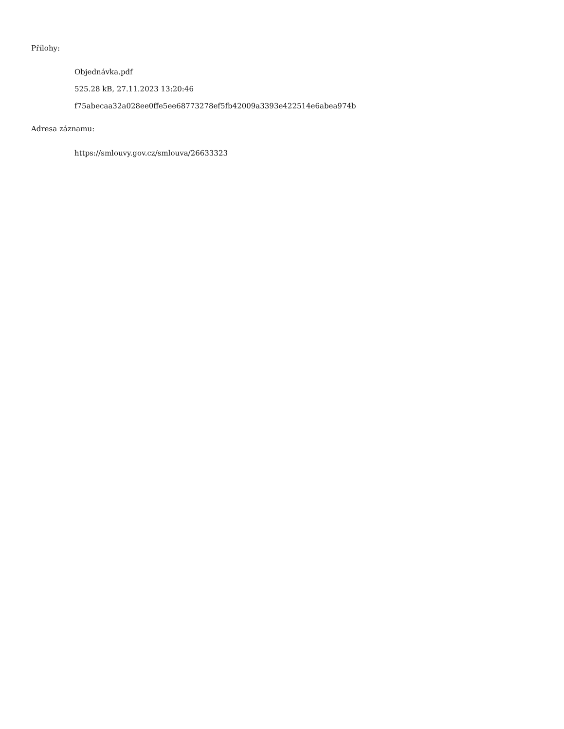Přílohy:
Objednávka.pdf
525.28 kB, 27.11.2023 13:20:46
f75abecaa32a028ee0ffe5ee68773278ef5fb42009a3393e422514e6abea974b
Adresa záznamu:
https://smlouvy.gov.cz/smlouva/26633323